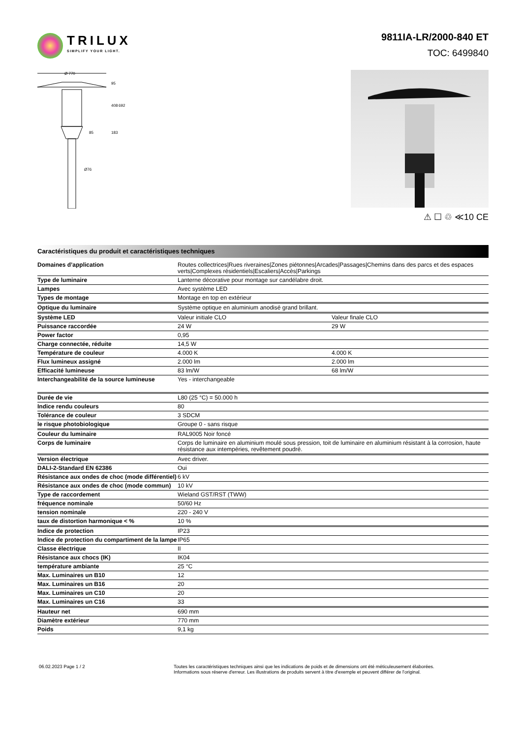TRILUX
SIMPLIFY YOUR LIGHT.
9811IA-LR/2000-840 ET
TOC: 6499840
Ø 770
95
408
692
183
85
Ø76
⚠ ☐ ♲ ≪10 CE
Caractéristiques du produit et caractéristiques techniques
| Domaines d’application | Routes collectrices/Rues riveraines/Zones piétonnes/Arcades/Passages/Chemins dans des parcs et des espaces verts/Complexes résidentiels/Escaliers/Accès/Parkings | |
| Type de luminaire | Lanterne décorative pour montage sur candélabre droit. | |
| Lampes | Avec système LED | |
| Types de montage | Montage en top en extérieur | |
| Optique du luminaire | Système optique en aluminium anodisé grand brillant. | |
| Système LED | Valeur initiale CLO | Valeur finale CLO |
| Puissance raccordée | 24 W | 29 W |
| Power factor | 0,95 | |
| Charge connectée, réduite | 14,5 W | |
| Température de couleur | 4.000 K | 4.000 K |
| Flux lumineux assigné | 2.000 lm | 2.000 lm |
| Efficacité lumineuse | 83 lm/W | 68 lm/W |
| Interchangeabilité de la source lumineuse | Yes - interchangeable | |
| Durée de vie | L80 (25 °C) = 50.000 h | |
| Indice rendu couleurs | 80 | |
| Tolérance de couleur | 3 SDCM | |
| le risque photobiologique | Groupe 0 - sans risque | |
| Couleur du luminaire | RAL9005 Noir foncé | |
| Corps de luminaire | Corps de luminaire en aluminium moulé sous pression, toit de luminaire en aluminium résistant à la corrosion, haute résistance aux intempéries, revêtement poudré. | |
| Version électrique | Avec driver. | |
| DALI-2-Standard EN 62386 | Oui | |
| Résistance aux ondes de choc (mode différentiel) | 6 kV | |
| Résistance aux ondes de choc (mode commun) | 10 kV | |
| Type de raccordement | Wieland GST/RST (TWW) | |
| fréquence nominale | 50/60 Hz | |
| tension nominale | 220 - 240 V | |
| taux de distortion harmonique < % | 10 % | |
| Indice de protection | IP23 | |
| Indice de protection du compartiment de la lampe | IP65 | |
| Classe électrique | II | |
| Résistance aux chocs (IK) | IK04 | |
| température ambiante | 25 °C | |
| Max. Luminaires un B10 | 12 | |
| Max. Luminaires un B16 | 20 | |
| Max. Luminaires un C10 | 20 | |
| Max. Luminaires un C16 | 33 | |
| Hauteur net | 690 mm | |
| Diamètre extérieur | 770 mm | |
| Poids | 9,1 kg | |
06.02.2023 Page 1 / 2 Toutes les caractéristiques techniques ainsi que les indications de poids et de dimensions ont été méticuleusement élaborées.
Informations sous réserve d'erreur. Les illustrations de produits servent à titre d'exemple et peuvent différer de l'original.